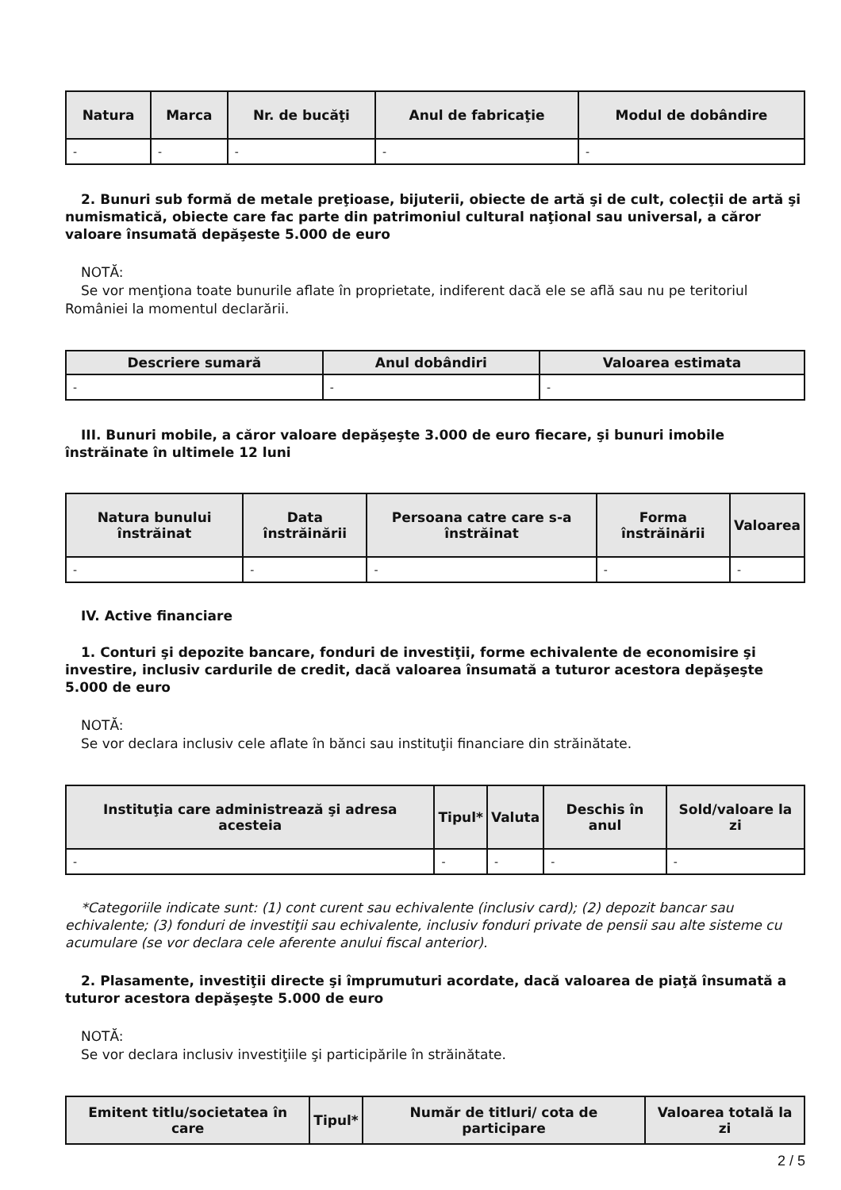| Natura | Marca | Nr. de bucăţi | Anul de fabricaţie | Modul de dobândire |
| --- | --- | --- | --- | --- |
| - | - | - | - | - |
2. Bunuri sub formă de metale preţioase, bijuterii, obiecte de artă şi de cult, colecţii de artă şi numismatică, obiecte care fac parte din patrimoniul cultural naţional sau universal, a căror valoare însumată depăşeste 5.000 de euro
NOTĂ:
Se vor menţiona toate bunurile aflate în proprietate, indiferent dacă ele se află sau nu pe teritoriul României la momentul declarării.
| Descriere sumară | Anul dobândiri | Valoarea estimata |
| --- | --- | --- |
| - | - | - |
III. Bunuri mobile, a căror valoare depăşeşte 3.000 de euro fiecare, şi bunuri imobile înstrăinate în ultimele 12 luni
| Natura bunului înstrăinat | Data înstrăinării | Persoana catre care s-a înstrăinat | Forma înstrăinării | Valoarea |
| --- | --- | --- | --- | --- |
| - | - | - | - | - |
IV. Active financiare
1. Conturi şi depozite bancare, fonduri de investiţii, forme echivalente de economisire şi investire, inclusiv cardurile de credit, dacă valoarea însumată a tuturor acestora depăşeşte 5.000 de euro
NOTĂ:
Se vor declara inclusiv cele aflate în bănci sau instituţii financiare din străinătate.
| Instituţia care administrează şi adresa acesteia | Tipul* | Valuta | Deschis în anul | Sold/valoare la zi |
| --- | --- | --- | --- | --- |
| - | - | - | - | - |
*Categoriile indicate sunt: (1) cont curent sau echivalente (inclusiv card); (2) depozit bancar sau echivalente; (3) fonduri de investiţii sau echivalente, inclusiv fonduri private de pensii sau alte sisteme cu acumulare (se vor declara cele aferente anului fiscal anterior).
2. Plasamente, investiţii directe şi împrumuturi acordate, dacă valoarea de piaţă însumată a tuturor acestora depăşeşte 5.000 de euro
NOTĂ:
Se vor declara inclusiv investiţiile şi participările în străinătate.
| Emitent titlu/societatea în care | Tipul* | Număr de titluri/ cota de participare | Valoarea totală la zi |
| --- | --- | --- | --- |
2 / 5